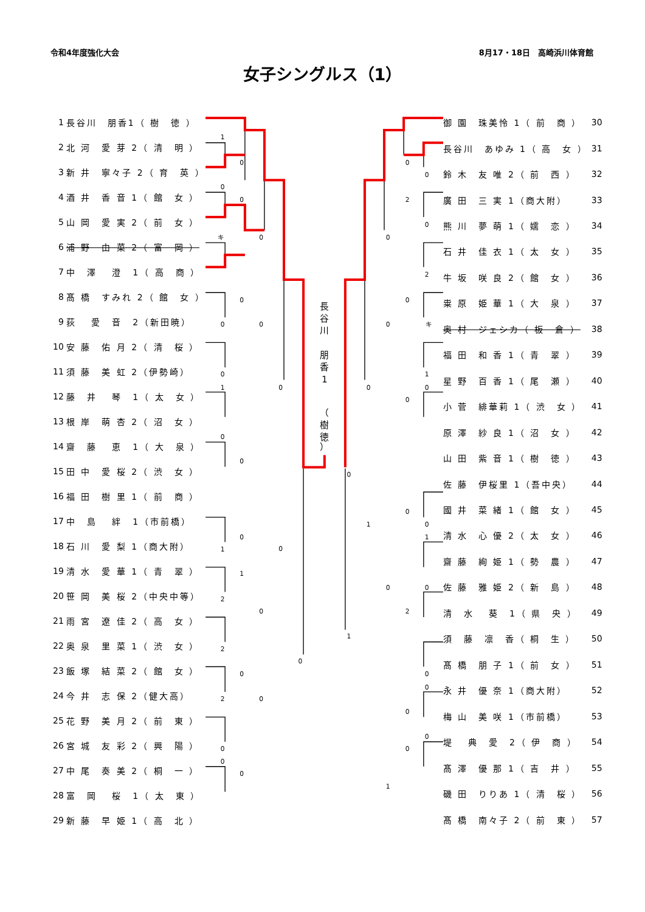令和4年度強化大会 8月17・18日　高崎浜川体育館
女子シングルス（1）
| 1 | 長谷川 朋香1（ 樹 徳 ） |
| 2 | 北 河 愛 芽 2（ 清 明 ） |
| 3 | 新 井 寧々子 2（ 育 英 ） |
| 4 | 酒 井 香 音 1（ 館 女 ） |
| 5 | 山 岡 愛 実 2（ 前 女 ） |
| 6 | 浦 野 由 菜 2（ 富 岡 ） |
| 7 | 中 澤 澄 1（ 高 商 ） |
| 8 | 髙 橋 すみれ 2（ 館 女 ） |
| 9 | 荻 愛 音 2（新田暁） |
| 10 | 安 藤 佑 月 2（ 清 桜 ） |
| 11 | 須 藤 美 虹 2（伊勢崎） |
| 12 | 藤 井 琴 1（ 太 女 ） |
| 13 | 根 岸 萌 杏 2（ 沼 女 ） |
| 14 | 齋 藤 恵 1（ 大 泉 ） |
| 15 | 田 中 愛 桜 2（ 渋 女 ） |
| 16 | 福 田 樹 里 1（ 前 商 ） |
| 17 | 中 島 絆 1（市前橋） |
| 18 | 石 川 愛 梨 1（商大附） |
| 19 | 清 水 愛 華 1（ 青 翠 ） |
| 20 | 笹 岡 美 桜 2（中央中等） |
| 21 | 雨 宮 遼 佳 2（ 高 女 ） |
| 22 | 奥 泉 里 菜 1（ 渋 女 ） |
| 23 | 飯 塚 結 菜 2（ 館 女 ） |
| 24 | 今 井 志 保 2（健大高） |
| 25 | 花 野 美 月 2（ 前 東 ） |
| 26 | 宮 城 友 彩 2（ 興 陽 ） |
| 27 | 中 尾 奏 美 2（ 桐 一 ） |
| 28 | 富 岡 桜 1（ 太 東 ） |
| 29 | 新 藤 早 姫 1（ 高 北 ） |
1
0
0
0
キ
0
0
0
0
0
0
1
0
0
0
1
0
1
2
0
2
0
0
2
0
0
0
0
0
0
2
0
0
2
0
0
キ
1
0
0
0
0
0
0
1
1
0
0
2
1
0
0
0
0
0
1
長
谷
川
朋
香
1
（
樹
徳
）
| 御 園 珠美怜 1（ 前 商 ） | 30 |
| 長谷川 あゆみ 1（ 高 女 ） | 31 |
| 鈴 木 友 唯 2（ 前 西 ） | 32 |
| 廣 田 三 実 1（商大附） | 33 |
| 熊 川 夢 萌 1（ 嬬 恋 ） | 34 |
| 石 井 佳 衣 1（ 太 女 ） | 35 |
| 牛 坂 咲 良 2（ 館 女 ） | 36 |
| 粜 原 姫 華 1（ 大 泉 ） | 37 |
| 奥 村 ジェシカ（ 板 倉 ） | 38 |
| 福 田 和 香 1（ 青 翠 ） | 39 |
| 星 野 百 香 1（ 尾 瀬 ） | 40 |
| 小 菅 緋華莉 1（ 渋 女 ） | 41 |
| 原 澤 紗 良 1（ 沼 女 ） | 42 |
| 山 田 紫 音 1（ 樹 徳 ） | 43 |
| 佐 藤 伊桜里 1（吾中央） | 44 |
| 國 井 菜 緒 1（ 館 女 ） | 45 |
| 清 水 心 優 2（ 太 女 ） | 46 |
| 齋 藤 絢 姫 1（ 勢 農 ） | 47 |
| 佐 藤 雅 姫 2（ 新 島 ） | 48 |
| 清 水 葵 1（ 県 央 ） | 49 |
| 須 藤 凛 香（ 桐 生 ） | 50 |
| 髙 橋 朋 子 1（ 前 女 ） | 51 |
| 永 井 優 奈 1（商大附） | 52 |
| 梅 山 美 咲 1（市前橋） | 53 |
| 堤 典 愛 2（ 伊 商 ） | 54 |
| 髙 澤 優 那 1（ 吉 井 ） | 55 |
| 磯 田 りりあ 1（ 清 桜 ） | 56 |
| 髙 橋 南々子 2（ 前 東 ） | 57 |